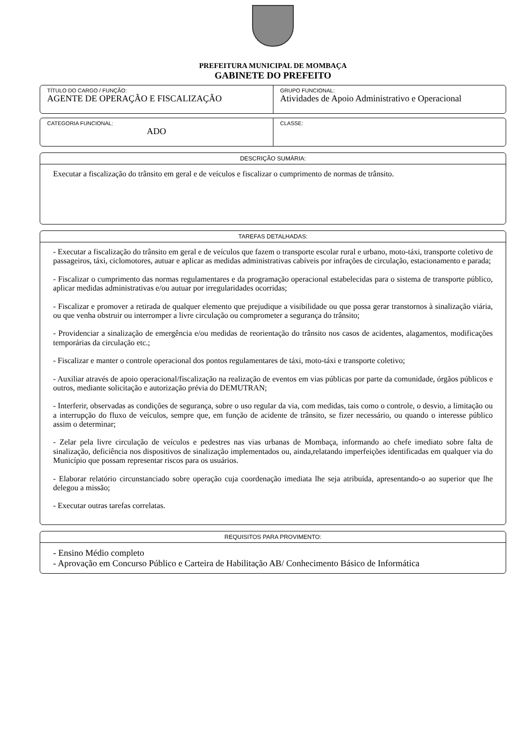PREFEITURA MUNICIPAL DE MOMBAÇA
GABINETE DO PREFEITO
TÍTULO DO CARGO / FUNÇÃO:
AGENTE DE OPERAÇÃO E FISCALIZAÇÃO
GRUPO FUNCIONAL:
Atividades de Apoio Administrativo e Operacional
CATEGORIA FUNCIONAL:
ADO
CLASSE:
DESCRIÇÃO SUMÁRIA:
Executar a fiscalização do trânsito em geral e de veículos e fiscalizar o cumprimento de normas de trânsito.
TAREFAS DETALHADAS:
- Executar a fiscalização do trânsito em geral e de veículos que fazem o transporte escolar rural e urbano, moto-táxi, transporte coletivo de passageiros, táxi, ciclomotores, autuar e aplicar as medidas administrativas cabíveis por infrações de circulação, estacionamento e parada;
- Fiscalizar o cumprimento das normas regulamentares e da programação operacional estabelecidas para o sistema de transporte público, aplicar medidas administrativas e/ou autuar por irregularidades ocorridas;
- Fiscalizar e promover a retirada de qualquer elemento que prejudique a visibilidade ou que possa gerar transtornos à sinalização viária, ou que venha obstruir ou interromper a livre circulação ou comprometer a segurança do trânsito;
- Providenciar a sinalização de emergência e/ou medidas de reorientação do trânsito nos casos de acidentes, alagamentos, modificações temporárias da circulação etc.;
- Fiscalizar e manter o controle operacional dos pontos regulamentares de táxi, moto-táxi e transporte coletivo;
- Auxiliar através de apoio operacional/fiscalização na realização de eventos em vias públicas por parte da comunidade, órgãos públicos e outros, mediante solicitação e autorização prévia do DEMUTRAN;
- Interferir, observadas as condições de segurança, sobre o uso regular da via, com medidas, tais como o controle, o desvio, a limitação ou a interrupção do fluxo de veículos, sempre que, em função de acidente de trânsito, se fizer necessário, ou quando o interesse público assim o determinar;
- Zelar pela livre circulação de veículos e pedestres nas vias urbanas de Mombaça, informando ao chefe imediato sobre falta de sinalização, deficiência nos dispositivos de sinalização implementados ou, ainda,relatando imperfeições identificadas em qualquer via do Município que possam representar riscos para os usuários.
- Elaborar relatório circunstanciado sobre operação cuja coordenação imediata lhe seja atribuída, apresentando-o ao superior que lhe delegou a missão;
- Executar outras tarefas correlatas.
REQUISITOS PARA PROVIMENTO:
- Ensino Médio completo
- Aprovação em Concurso Público e Carteira de Habilitação AB/ Conhecimento Básico de Informática